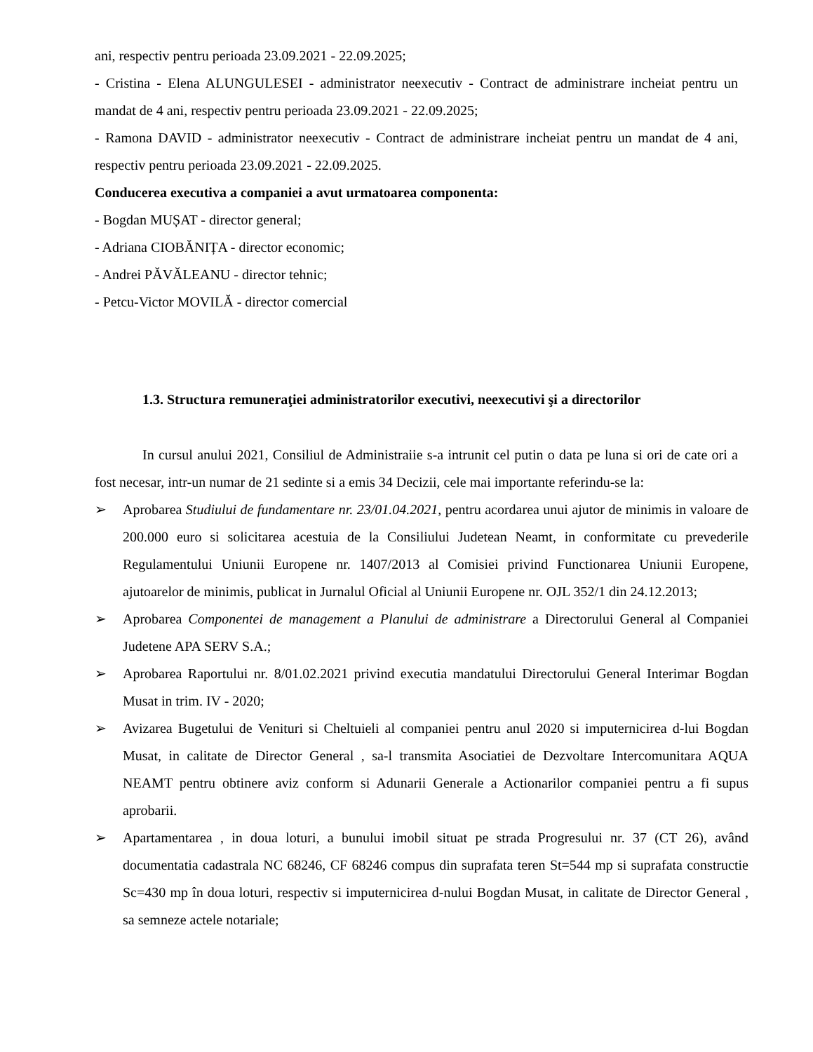ani, respectiv pentru perioada 23.09.2021 - 22.09.2025;
- Cristina - Elena ALUNGULESEI - administrator neexecutiv - Contract de administrare incheiat pentru un mandat de 4 ani, respectiv pentru perioada 23.09.2021 - 22.09.2025;
- Ramona DAVID - administrator neexecutiv - Contract de administrare incheiat pentru un mandat de 4 ani, respectiv pentru perioada 23.09.2021 - 22.09.2025.
Conducerea executiva a companiei a avut urmatoarea componenta:
- Bogdan MUȘAT - director general;
- Adriana CIOBĂNIȚA - director economic;
- Andrei PĂVĂLEANU - director tehnic;
- Petcu-Victor MOVILĂ - director comercial
1.3. Structura remuneraţiei administratorilor executivi, neexecutivi şi a directorilor
In cursul anului 2021, Consiliul de Administraiie s-a intrunit cel putin o data pe luna si ori de cate ori a fost necesar, intr-un numar de 21 sedinte si a emis 34 Decizii, cele mai importante referindu-se la:
➢ Aprobarea Studiului de fundamentare nr. 23/01.04.2021, pentru acordarea unui ajutor de minimis in valoare de 200.000 euro si solicitarea acestuia de la Consiliului Judetean Neamt, in conformitate cu prevederile Regulamentului Uniunii Europene nr. 1407/2013 al Comisiei privind Functionarea Uniunii Europene, ajutoarelor de minimis, publicat in Jurnalul Oficial al Uniunii Europene nr. OJL 352/1 din 24.12.2013;
➢ Aprobarea Componentei de management a Planului de administrare a Directorului General al Companiei Judetene APA SERV S.A.;
➢ Aprobarea Raportului nr. 8/01.02.2021 privind executia mandatului Directorului General Interimar Bogdan Musat in trim. IV - 2020;
➢ Avizarea Bugetului de Venituri si Cheltuieli al companiei pentru anul 2020 si imputernicirea d-lui Bogdan Musat, in calitate de Director General , sa-l transmita Asociatiei de Dezvoltare Intercomunitara AQUA NEAMT pentru obtinere aviz conform si Adunarii Generale a Actionarilor companiei pentru a fi supus aprobarii.
➢ Apartamentarea , in doua loturi, a bunului imobil situat pe strada Progresului nr. 37 (CT 26), având documentatia cadastrala NC 68246, CF 68246 compus din suprafata teren St=544 mp si suprafata constructie Sc=430 mp în doua loturi, respectiv si imputernicirea d-nului Bogdan Musat, in calitate de Director General , sa semneze actele notariale;